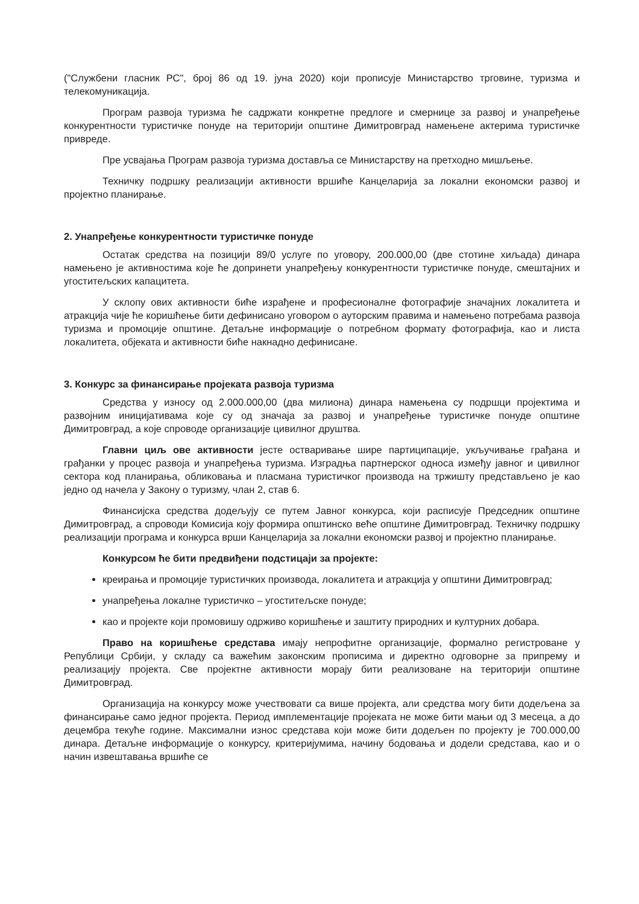("Службени гласник РС", број 86 од 19. јуна 2020) који прописује Министарство трговине, туризма и телекомуникација.
Програм развоја туризма ће садржати конкретне предлоге и смернице за развој и унапређење конкурентности туристичке понуде на територији општине Димитровград намењене актерима туристичке привреде.
Пре усвајања Програм развоја туризма доставља се Министарству на претходно мишљење.
Техничку подршку реализацији активности вршиће Канцеларија за локални економски развој и пројектно планирање.
2. Унапређење конкурентности туристичке понуде
Остатак средства на позицији 89/0 услуге по уговору, 200.000,00 (две стотине хиљада) динара намењено је активностима које ће допринети унапређењу конкурентности туристичке понуде, смештајних и угоститељских капацитета.
У склопу ових активности биће израђене и професионалне фотографије значајних локалитета и атракција чије ће коришћење бити дефинисано уговором о ауторским правима и намењено потребама развоја туризма и промоције општине. Детаљне информације о потребном формату фотографија, као и листа локалитета, објеката и активности биће накнадно дефинисане.
3. Конкурс за финансирање пројеката развоја туризма
Средства у износу од 2.000.000,00 (два милиона) динара намењена су подршци пројектима и развојним иницијативама које су од значаја за развој и унапређење туристичке понуде општине Димитровград, а које спроводе организације цивилног друштва.
Главни циљ ове активности јесте остваривање шире партиципације, укључивање грађана и грађанки у процес развоја и унапређења туризма. Изградња партнерског односа између јавног и цивилног сектора код планирања, обликовања и пласмана туристичког производа на тржишту представљено је као једно од начела у Закону о туризму, члан 2, став 6.
Финансијска средства додељују се путем Јавног конкурса, који расписује Председник општине Димитровград, а спроводи Комисија коју формира општинско веће општине Димитровград. Техничку подршку реализацији програма и конкурса врши Канцеларија за локални економски развој и пројектно планирање.
Конкурсом ће бити предвиђени подстицаји за пројекте:
креирања и промоције туристичких производа, локалитета и атракција у општини Димитровград;
унапређења локалне туристичко – угоститељске понуде;
као и пројекте који промовишу одрживо коришћење и заштиту природних и културних добара.
Право на коришћење средстава имају непрофитне организације, формално регистроване у Републици Србији, у складу са важећим законским прописима и директно одговорне за припрему и реализацију пројекта. Све пројектне активности морају бити реализоване на територији општине Димитровград.
Организација на конкурсу може учествовати са више пројекта, али средства могу бити додељена за финансирање само једног пројекта. Период имплементације пројеката не може бити мањи од 3 месеца, а до децембра текуће године. Максимални износ средстава који може бити додељен по пројекту је 700.000,00 динара. Детаљне информације о конкурсу, критеријумима, начину бодовања и додели средстава, као и о начин извештавања вршиће се